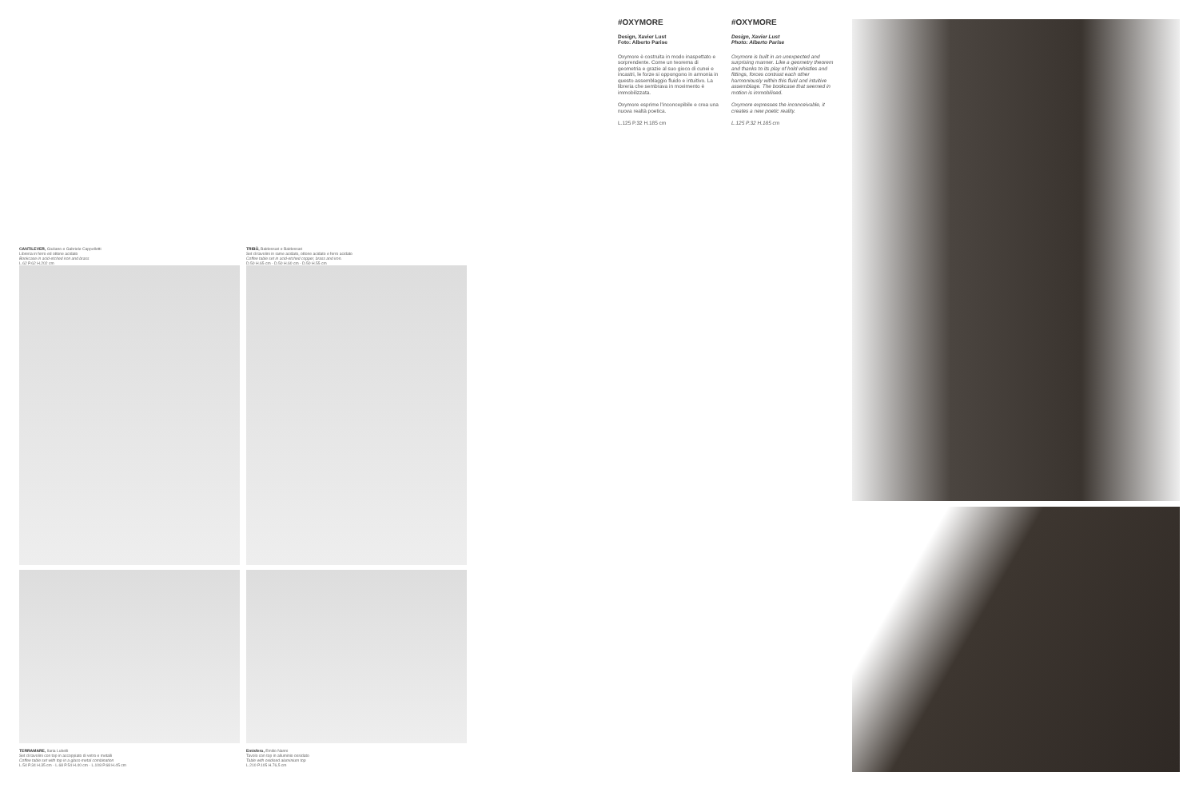CANTILEVER, Giuliano e Gabriele Cappelletti
Libreria in ferro ed ottone acidato
Bookcase in acid-etched iron and brass
L.62 P.62 H.202 cm
TRIBÙ, Baldessari e Baldessari
Set di tavolini in rame acidato, ottone acidato e ferro acidato
Coffee table set in acid-etched copper, brass and iron.
D.50 H.65 cm - D.50 H.60 cm - D.50 H.55 cm
TERRAMARE, Ilaria Lubelli
Set di tavolini con top in accoppiato di vetro e metalli
Coffee table set with top in a glass-metal combination
L.54 P.34 H.35 cm - L.68 P.54 H.40 cm - L.108 P.68 H.45 cm
Emisfero, Emilio Nanni
Tavolo con top in alluminio ossidato
Table with oxidised aluminium top
L.210 P.105 H.76,5 cm
#OXYMORE
Design, Xavier Lust
Foto: Alberto Parise
Oxymore è costruita in modo inaspettato e sorprendente. Come un teorema di geometria e grazie al suo gioco di cunei e incastri, le forze si oppongono in armonia in questo assemblaggio fluido e intuitivo. La libreria che sembrava in movimento è immobilizzata.
Oxymore esprime l'inconcepibile e crea una nuova realtà poetica.
L.125 P.32 H.185 cm
#OXYMORE
Design, Xavier Lust
Photo: Alberto Parise
Oxymore is built in an unexpected and surprising manner. Like a geometry theorem and thanks to its play of hold whistles and fittings, forces contrast each other harmoniously within this fluid and intuitive assemblage. The bookcase that seemed in motion is immobilised.
Oxymore expresses the inconceivable, it creates a new poetic reality.
L.125 P.32 H.185 cm